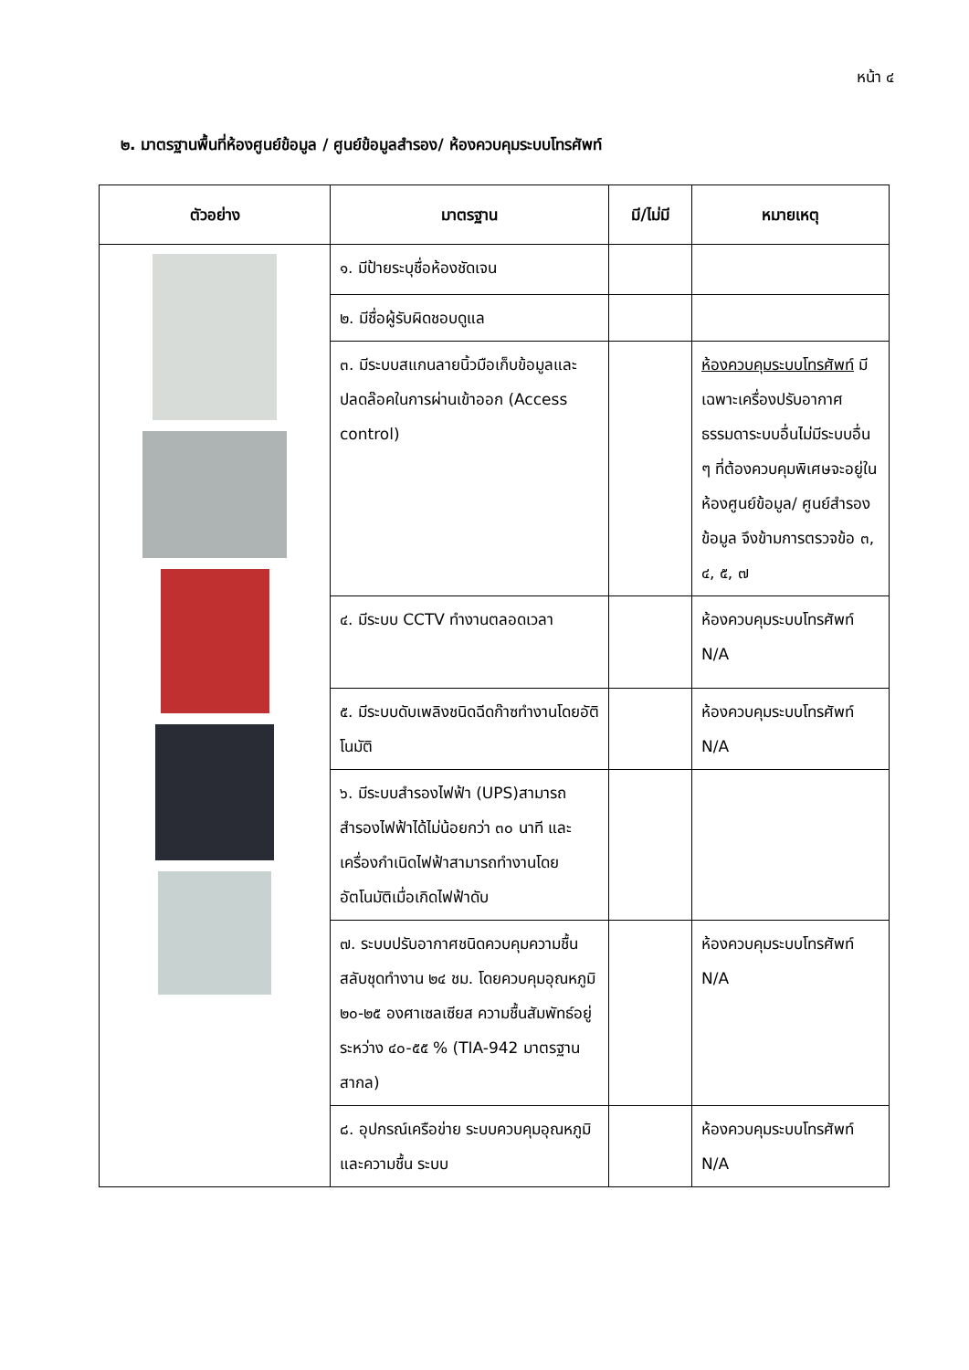หน้า ๔
๒. มาตรฐานพื้นที่ห้องศูนย์ข้อมูล / ศูนย์ข้อมูลสำรอง/ ห้องควบคุมระบบโทรศัพท์
| ตัวอย่าง | มาตรฐาน | มี/ไม่มี | หมายเหตุ |
| --- | --- | --- | --- |
| | ๑. มีป้ายระบุชื่อห้องชัดเจน | | |
| | ๒. มีชื่อผู้รับผิดชอบดูแล | | |
| | ๓. มีระบบสแกนลายนิ้วมือเก็บข้อมูลและปลดล๊อคในการผ่านเข้าออก (Access control) | | ห้องควบคุมระบบโทรศัพท์ มีเฉพาะเครื่องปรับอากาศธรรมดาระบบอื่นไม่มีระบบอื่น ๆ ที่ต้องควบคุมพิเศษจะอยู่ในห้องศูนย์ข้อมูล/ ศูนย์สำรองข้อมูล จึงข้ามการตรวจข้อ ๓, ๔, ๕, ๗ |
| | ๔. มีระบบ CCTV ทำงานตลอดเวลา | | ห้องควบคุมระบบโทรศัพท์ N/A |
| | ๕. มีระบบดับเพลิงชนิดฉีดก๊าซทำงานโดยอัติโนมัติ | | ห้องควบคุมระบบโทรศัพท์ N/A |
| | ๖. มีระบบสำรองไฟฟ้า (UPS)สามารถสำรองไฟฟ้าได้ไม่น้อยกว่า ๓๐ นาที และเครื่องกำเนิดไฟฟ้าสามารถทำงานโดยอัตโนมัติเมื่อเกิดไฟฟ้าดับ | | |
| | ๗. ระบบปรับอากาศชนิดควบคุมความชื้นสลับชุดทำงาน ๒๔ ชม. โดยควบคุมอุณหภูมิ ๒๐-๒๕ องศาเซลเซียส ความชื้นสัมพัทธ์อยู่ระหว่าง ๔๐-๕๕ % (TIA-942 มาตรฐานสากล) | | ห้องควบคุมระบบโทรศัพท์ N/A |
| | ๘. อุปกรณ์เครือข่าย ระบบควบคุมอุณหภูมิ และความชื้น ระบบ | | ห้องควบคุมระบบโทรศัพท์ N/A |